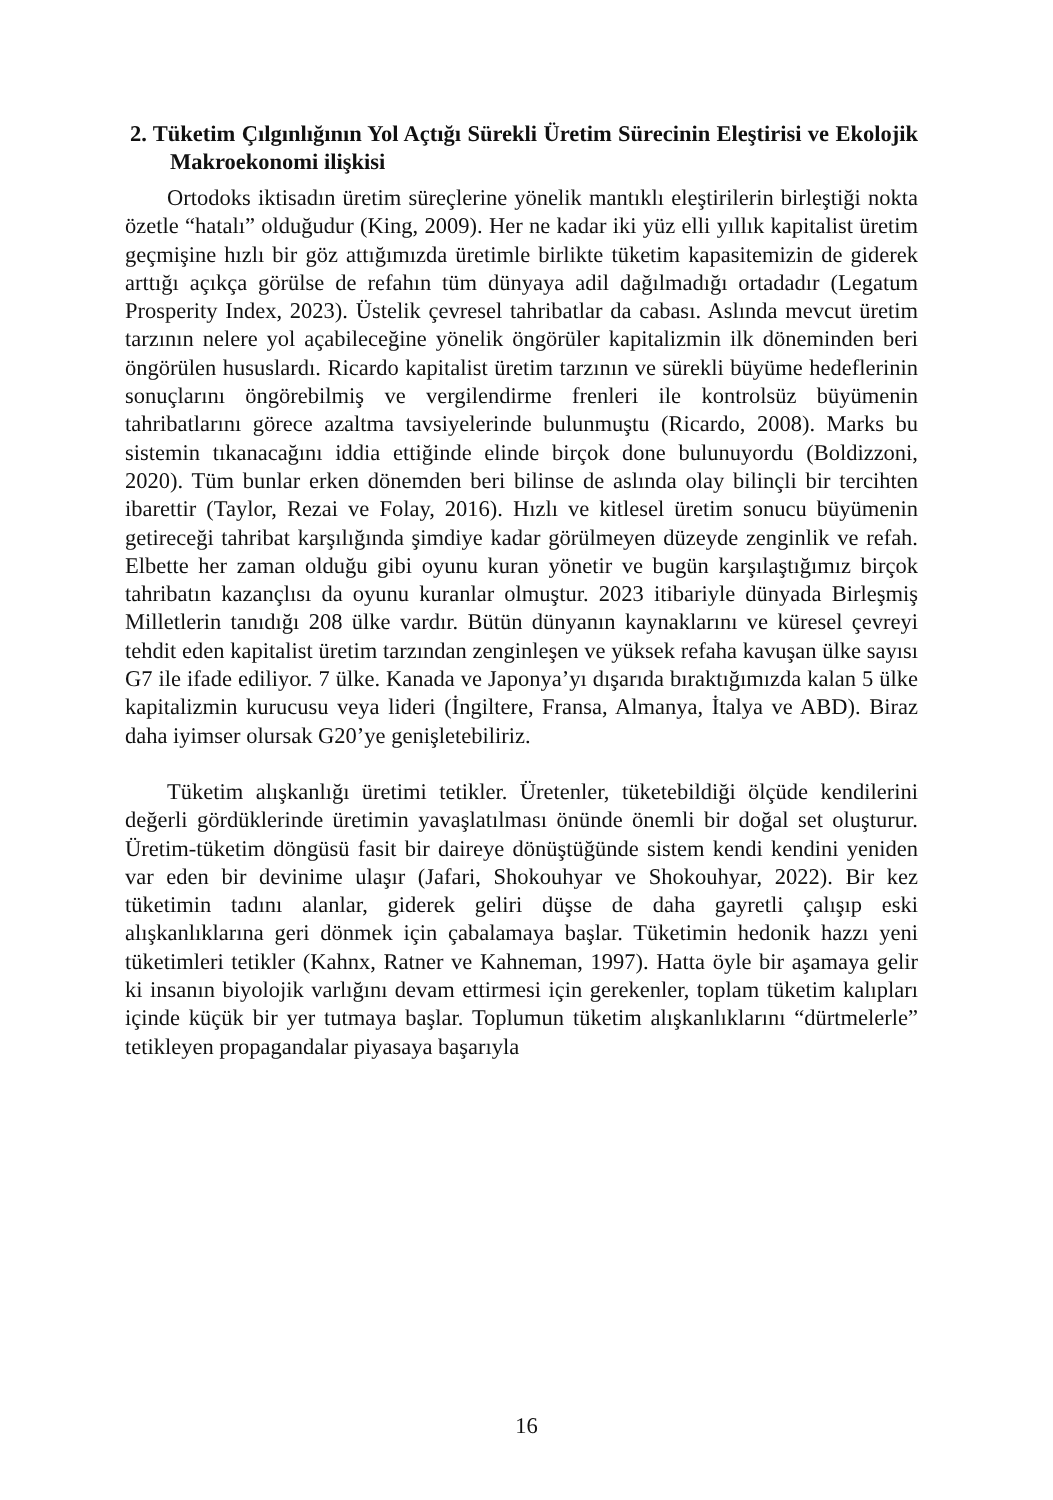2. Tüketim Çılgınlığının Yol Açtığı Sürekli Üretim Sürecinin Eleştirisi ve Ekolojik Makroekonomi ilişkisi
Ortodoks iktisadın üretim süreçlerine yönelik mantıklı eleştirilerin birleştiği nokta özetle “hatalı” olduğudur (King, 2009). Her ne kadar iki yüz elli yıllık kapitalist üretim geçmişine hızlı bir göz attığımızda üretimle birlikte tüketim kapasitemizin de giderek arttığı açıkça görülse de refahın tüm dünyaya adil dağılmadığı ortadadır (Legatum Prosperity Index, 2023). Üstelik çevresel tahribatlar da cabası. Aslında mevcut üretim tarzının nelere yol açabileceğine yönelik öngörüler kapitalizmin ilk döneminden beri öngörülen hususlardı. Ricardo kapitalist üretim tarzının ve sürekli büyüme hedeflerinin sonuçlarını öngörebilmiş ve vergilendirme frenleri ile kontrolsüz büyümenin tahribatlarını görece azaltma tavsiyelerinde bulunmuştu (Ricardo, 2008). Marks bu sistemin tıkanacağını iddia ettiğinde elinde birçok done bulunuyordu (Boldizzoni, 2020). Tüm bunlar erken dönemden beri bilinse de aslında olay bilinçli bir tercihten ibarettir (Taylor, Rezai ve Folay, 2016). Hızlı ve kitlesel üretim sonucu büyümenin getireceği tahribat karşılığında şimdiye kadar görülmeyen düzeyde zenginlik ve refah. Elbette her zaman olduğu gibi oyunu kuran yönetir ve bugün karşılaştığımız birçok tahribatın kazançlısı da oyunu kuranlar olmuştur. 2023 itibariyle dünyada Birleşmiş Milletlerin tanıdığı 208 ülke vardır. Bütün dünyanın kaynaklarını ve küresel çevreyi tehdit eden kapitalist üretim tarzından zenginleşen ve yüksek refaha kavuşan ülke sayısı G7 ile ifade ediliyor. 7 ülke. Kanada ve Japonya’yı dışarıda bıraktığımızda kalan 5 ülke kapitalizmin kurucusu veya lideri (İngiltere, Fransa, Almanya, İtalya ve ABD). Biraz daha iyimser olursak G20’ye genişletebiliriz.
Tüketim alışkanlığı üretimi tetikler. Üretenler, tüketebildiği ölçüde kendilerini değerli gördüklerinde üretimin yavaşlatılması önünde önemli bir doğal set oluşturur. Üretim-tüketim döngüsü fasit bir daireye dönüştüğünde sistem kendi kendini yeniden var eden bir devinime ulaşır (Jafari, Shokouhyar ve Shokouhyar, 2022). Bir kez tüketimin tadını alanlar, giderek geliri düşse de daha gayretli çalışıp eski alışkanlıklarına geri dönmek için çabalamaya başlar. Tüketimin hedonik hazzı yeni tüketimleri tetikler (Kahnx, Ratner ve Kahneman, 1997). Hatta öyle bir aşamaya gelir ki insanın biyolojik varlığını devam ettirmesi için gerekenler, toplam tüketim kalıpları içinde küçük bir yer tutmaya başlar. Toplumun tüketim alışkanlıklarını “dürtmelerle” tetikleyen propagandalar piyasaya başarıyla
16